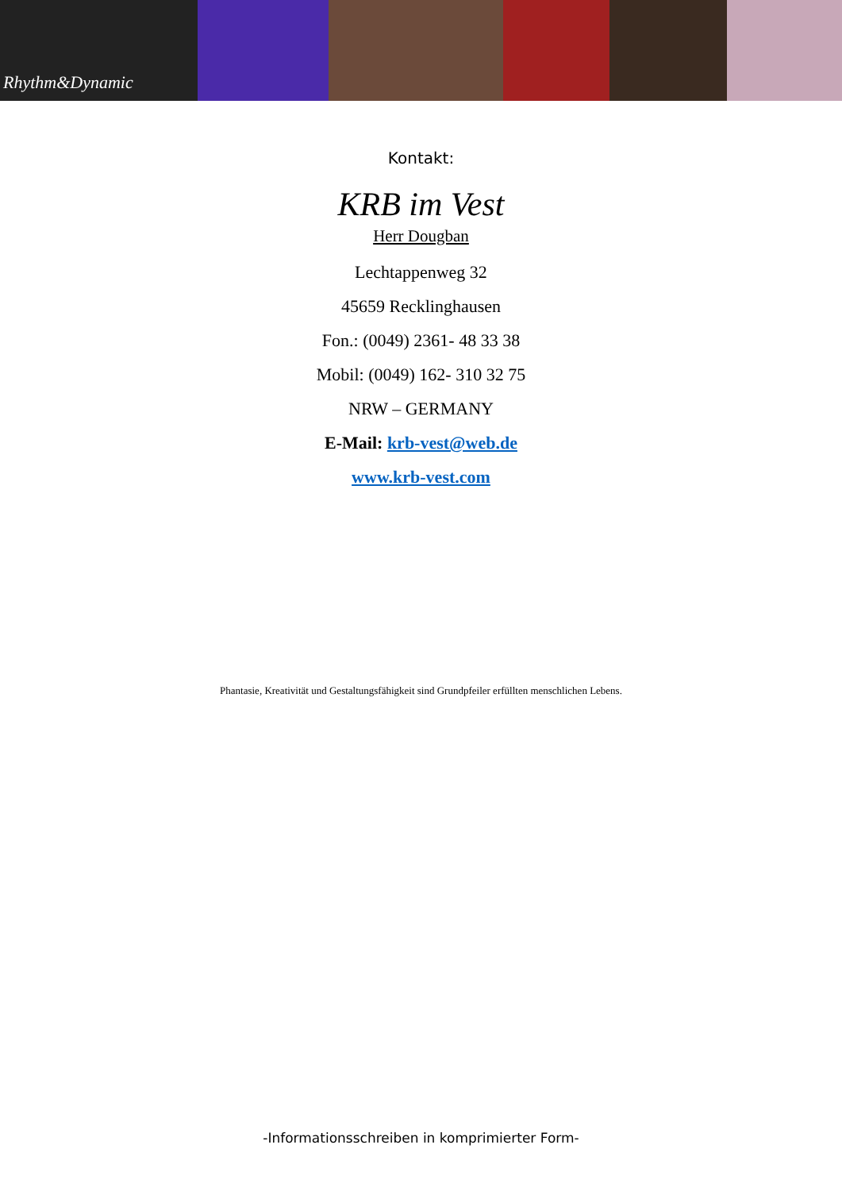Rhythm&Dynamic
Kontakt:
KRB im Vest
Herr Dougban
Lechtappenweg 32
45659 Recklinghausen
Fon.: (0049) 2361- 48 33 38
Mobil: (0049) 162- 310 32 75
NRW – GERMANY
E-Mail: krb-vest@web.de
www.krb-vest.com
Phantasie, Kreativität und Gestaltungsfähigkeit sind Grundpfeiler erfüllten menschlichen Lebens.
-Informationsschreiben in komprimierter Form-